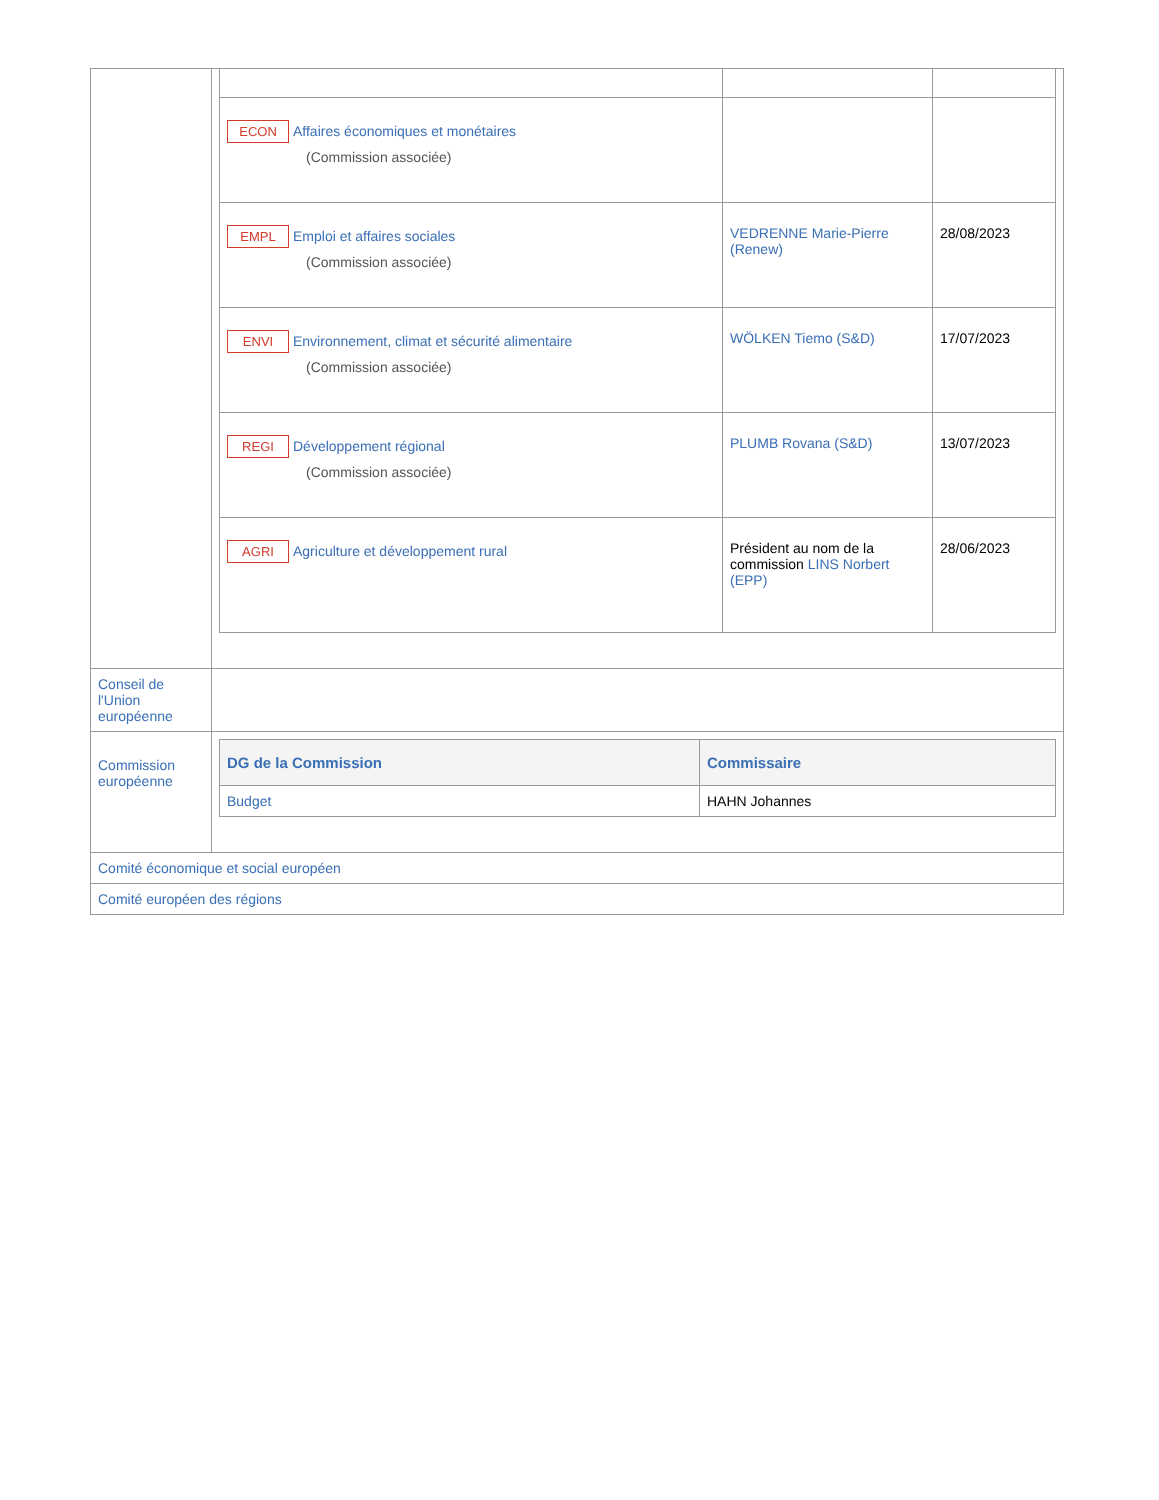| | / ECON Affaires économiques et monétaires (Commission associée) / / / / EMPL Emploi et affaires sociales (Commission associée) / VEDRENNE Marie-Pierre (Renew) / 28/08/2023 / / ENVI Environnement, climat et sécurité alimentaire (Commission associée) / WÖLKEN Tiemo (S&D) / 17/07/2023 / / REGI Développement régional (Commission associée) / PLUMB Rovana (S&D) / 13/07/2023 / / AGRI Agriculture et développement rural / Président au nom de la commission LINS Norbert (EPP) / 28/06/2023 / |
| Conseil de l'Union européenne | |
| Commission européenne | / DG de la Commission / Commissaire / / --- / --- / / Budget / HAHN Johannes / |
| Comité économique et social européen | |
| Comité européen des régions | |